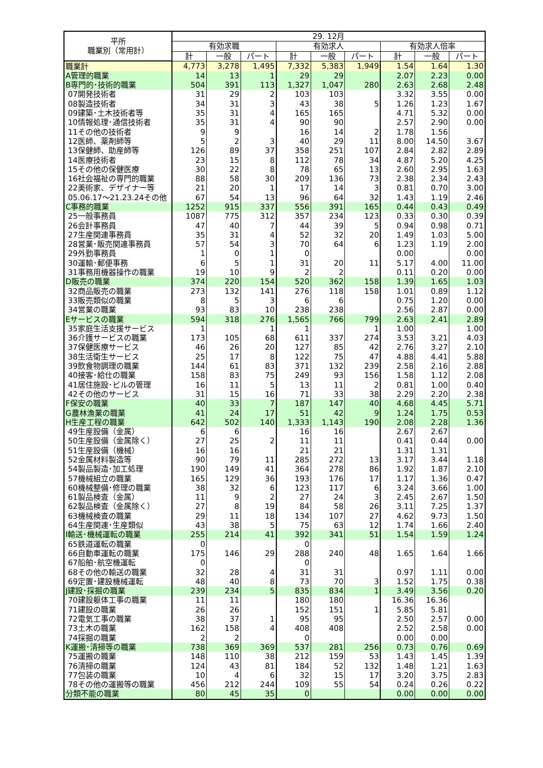| 平所 職業別（常用計） | 29. 12月 | | | | | | | | |
| --- | --- | --- | --- | --- | --- | --- | --- | --- | --- |
| | 有効求職 | | | 有効求人 | | | 有効求人倍率 | | |
| | 計 | 一般 | パート | 計 | 一般 | パート | 計 | 一般 | パート |
| 職業計 | 4,773 | 3,278 | 1,495 | 7,332 | 5,383 | 1,949 | 1.54 | 1.64 | 1.30 |
| A管理的職業 | 14 | 13 | 1 | 29 | 29 | | 2.07 | 2.23 | 0.00 |
| B専門的･技術的職業 | 504 | 391 | 113 | 1,327 | 1,047 | 280 | 2.63 | 2.68 | 2.48 |
| 07開発技術者 | 31 | 29 | 2 | 103 | 103 | | 3.32 | 3.55 | 0.00 |
| 08製造技術者 | 34 | 31 | 3 | 43 | 38 | 5 | 1.26 | 1.23 | 1.67 |
| 09建築･土木技術者等 | 35 | 31 | 4 | 165 | 165 | | 4.71 | 5.32 | 0.00 |
| 10情報処理･通信技術者 | 35 | 31 | 4 | 90 | 90 | | 2.57 | 2.90 | 0.00 |
| 11その他の技術者 | 9 | 9 | | 16 | 14 | 2 | 1.78 | 1.56 | |
| 12医師、薬剤師等 | 5 | 2 | 3 | 40 | 29 | 11 | 8.00 | 14.50 | 3.67 |
| 13保健師、助産師等 | 126 | 89 | 37 | 358 | 251 | 107 | 2.84 | 2.82 | 2.89 |
| 14医療技術者 | 23 | 15 | 8 | 112 | 78 | 34 | 4.87 | 5.20 | 4.25 |
| 15その他の保健医療 | 30 | 22 | 8 | 78 | 65 | 13 | 2.60 | 2.95 | 1.63 |
| 16社会福祉の専門的職業 | 88 | 58 | 30 | 209 | 136 | 73 | 2.38 | 2.34 | 2.43 |
| 22美術家、デザイナー等 | 21 | 20 | 1 | 17 | 14 | 3 | 0.81 | 0.70 | 3.00 |
| 05.06.17～21.23.24その他 | 67 | 54 | 13 | 96 | 64 | 32 | 1.43 | 1.19 | 2.46 |
| C事務的職業 | 1252 | 915 | 337 | 556 | 391 | 165 | 0.44 | 0.43 | 0.49 |
| 25一般事務員 | 1087 | 775 | 312 | 357 | 234 | 123 | 0.33 | 0.30 | 0.39 |
| 26会計事務員 | 47 | 40 | 7 | 44 | 39 | 5 | 0.94 | 0.98 | 0.71 |
| 27生産関連事務員 | 35 | 31 | 4 | 52 | 32 | 20 | 1.49 | 1.03 | 5.00 |
| 28営業･販売関連事務員 | 57 | 54 | 3 | 70 | 64 | 6 | 1.23 | 1.19 | 2.00 |
| 29外勤事務員 | 1 | 0 | 1 | 0 | | | 0.00 | | 0.00 |
| 30運輸･郵便事務 | 6 | 5 | 1 | 31 | 20 | 11 | 5.17 | 4.00 | 11.00 |
| 31事務用機器操作の職業 | 19 | 10 | 9 | 2 | 2 | | 0.11 | 0.20 | 0.00 |
| D販売の職業 | 374 | 220 | 154 | 520 | 362 | 158 | 1.39 | 1.65 | 1.03 |
| 32商品販売の職業 | 273 | 132 | 141 | 276 | 118 | 158 | 1.01 | 0.89 | 1.12 |
| 33販売類似の職業 | 8 | 5 | 3 | 6 | 6 | | 0.75 | 1.20 | 0.00 |
| 34営業の職業 | 93 | 83 | 10 | 238 | 238 | | 2.56 | 2.87 | 0.00 |
| Eサービスの職業 | 594 | 318 | 276 | 1,565 | 766 | 799 | 2.63 | 2.41 | 2.89 |
| 35家庭生活支援サービス | 1 | | 1 | 1 | | 1 | 1.00 | | 1.00 |
| 36介護サービスの職業 | 173 | 105 | 68 | 611 | 337 | 274 | 3.53 | 3.21 | 4.03 |
| 37保健医療サービス | 46 | 26 | 20 | 127 | 85 | 42 | 2.76 | 3.27 | 2.10 |
| 38生活衛生サービス | 25 | 17 | 8 | 122 | 75 | 47 | 4.88 | 4.41 | 5.88 |
| 39飲食物調理の職業 | 144 | 61 | 83 | 371 | 132 | 239 | 2.58 | 2.16 | 2.88 |
| 40接客･給仕の職業 | 158 | 83 | 75 | 249 | 93 | 156 | 1.58 | 1.12 | 2.08 |
| 41居住施設･ビルの管理 | 16 | 11 | 5 | 13 | 11 | 2 | 0.81 | 1.00 | 0.40 |
| 42その他のサービス | 31 | 15 | 16 | 71 | 33 | 38 | 2.29 | 2.20 | 2.38 |
| F保安の職業 | 40 | 33 | 7 | 187 | 147 | 40 | 4.68 | 4.45 | 5.71 |
| G農林漁業の職業 | 41 | 24 | 17 | 51 | 42 | 9 | 1.24 | 1.75 | 0.53 |
| H生産工程の職業 | 642 | 502 | 140 | 1,333 | 1,143 | 190 | 2.08 | 2.28 | 1.36 |
| 49生産設備（金属） | 6 | 6 | | 16 | 16 | | 2.67 | 2.67 | |
| 50生産設備（金属除く） | 27 | 25 | 2 | 11 | 11 | | 0.41 | 0.44 | 0.00 |
| 51生産設備（機械） | 16 | 16 | | 21 | 21 | | 1.31 | 1.31 | |
| 52金属材料製造等 | 90 | 79 | 11 | 285 | 272 | 13 | 3.17 | 3.44 | 1.18 |
| 54製品製造･加工処理 | 190 | 149 | 41 | 364 | 278 | 86 | 1.92 | 1.87 | 2.10 |
| 57機械組立の職業 | 165 | 129 | 36 | 193 | 176 | 17 | 1.17 | 1.36 | 0.47 |
| 60機械整備･修理の職業 | 38 | 32 | 6 | 123 | 117 | 6 | 3.24 | 3.66 | 1.00 |
| 61製品検査（金属） | 11 | 9 | 2 | 27 | 24 | 3 | 2.45 | 2.67 | 1.50 |
| 62製品検査（金属除く） | 27 | 8 | 19 | 84 | 58 | 26 | 3.11 | 7.25 | 1.37 |
| 63機械検査の職業 | 29 | 11 | 18 | 134 | 107 | 27 | 4.62 | 9.73 | 1.50 |
| 64生産関連･生産類似 | 43 | 38 | 5 | 75 | 63 | 12 | 1.74 | 1.66 | 2.40 |
| I輸送･機械運転の職業 | 255 | 214 | 41 | 392 | 341 | 51 | 1.54 | 1.59 | 1.24 |
| 65鉄道運転の職業 | 0 | | | 0 | | | | | |
| 66自動車運転の職業 | 175 | 146 | 29 | 288 | 240 | 48 | 1.65 | 1.64 | 1.66 |
| 67船舶･航空機運転 | 0 | | | 0 | | | | | |
| 68その他の輸送の職業 | 32 | 28 | 4 | 31 | 31 | | 0.97 | 1.11 | 0.00 |
| 69定置･建設機械運転 | 48 | 40 | 8 | 73 | 70 | 3 | 1.52 | 1.75 | 0.38 |
| J建設･採掘の職業 | 239 | 234 | 5 | 835 | 834 | 1 | 3.49 | 3.56 | 0.20 |
| 70建設躯体工事の職業 | 11 | 11 | | 180 | 180 | | 16.36 | 16.36 | |
| 71建設の職業 | 26 | 26 | | 152 | 151 | 1 | 5.85 | 5.81 | |
| 72電気工事の職業 | 38 | 37 | 1 | 95 | 95 | | 2.50 | 2.57 | 0.00 |
| 73土木の職業 | 162 | 158 | 4 | 408 | 408 | | 2.52 | 2.58 | 0.00 |
| 74採掘の職業 | 2 | 2 | | 0 | | | 0.00 | 0.00 | |
| K運搬･清掃等の職業 | 738 | 369 | 369 | 537 | 281 | 256 | 0.73 | 0.76 | 0.69 |
| 75運搬の職業 | 148 | 110 | 38 | 212 | 159 | 53 | 1.43 | 1.45 | 1.39 |
| 76清掃の職業 | 124 | 43 | 81 | 184 | 52 | 132 | 1.48 | 1.21 | 1.63 |
| 77包装の職業 | 10 | 4 | 6 | 32 | 15 | 17 | 3.20 | 3.75 | 2.83 |
| 78その他の運搬等の職業 | 456 | 212 | 244 | 109 | 55 | 54 | 0.24 | 0.26 | 0.22 |
| 分類不能の職業 | 80 | 45 | 35 | 0 | | | 0.00 | 0.00 | 0.00 |